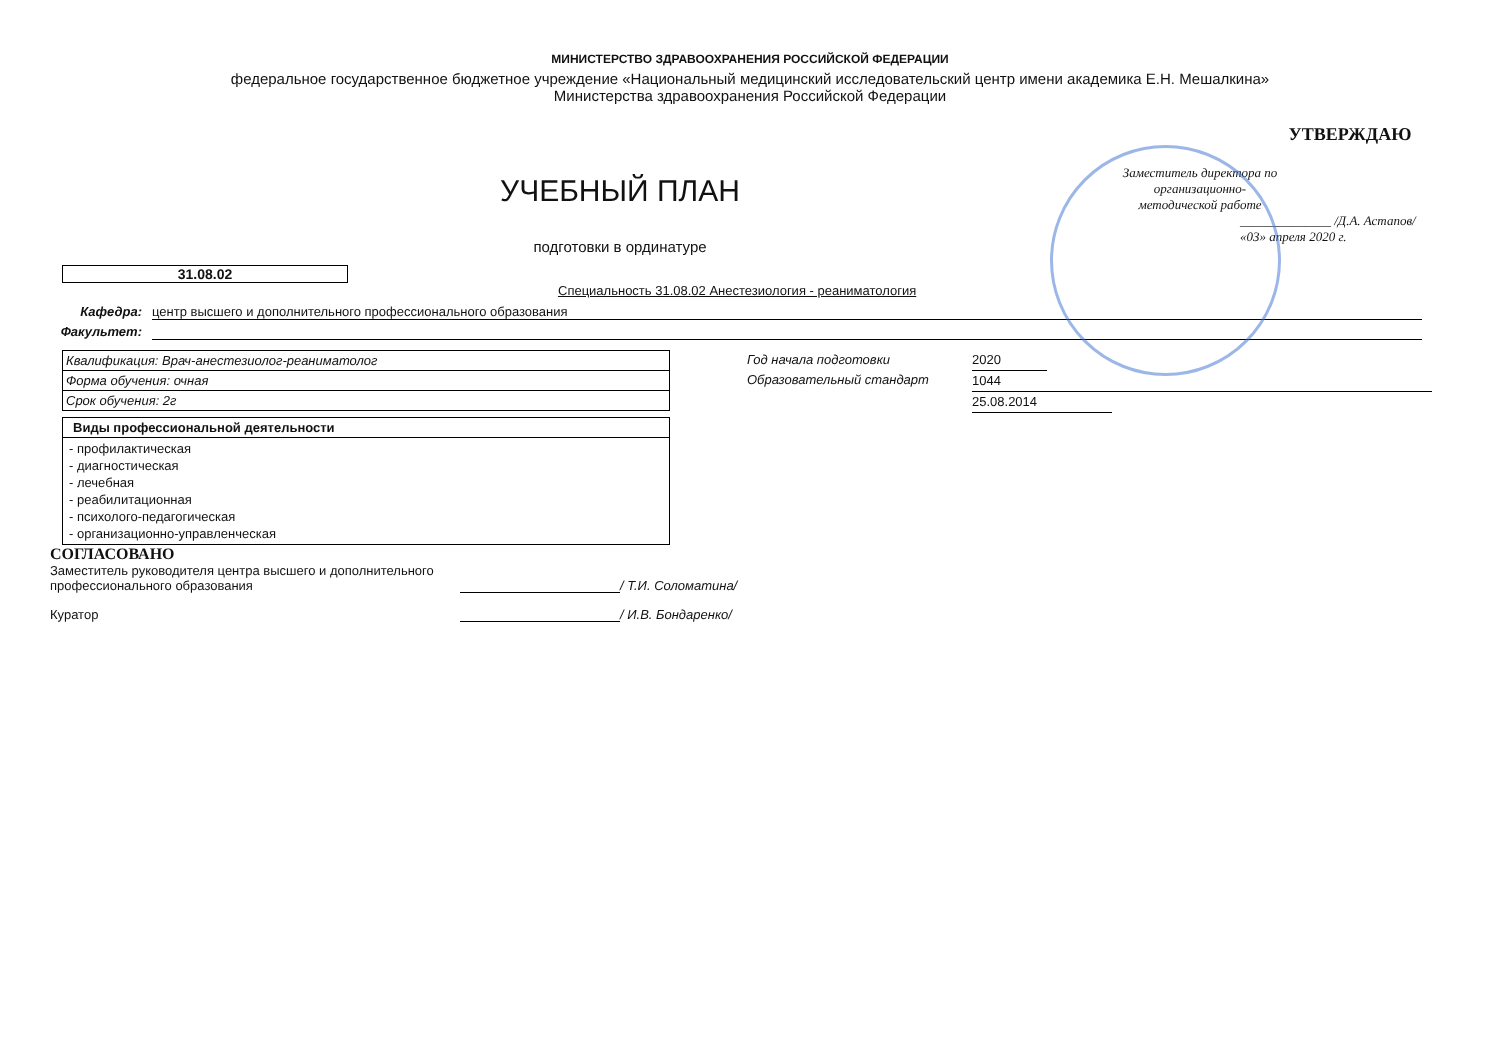МИНИСТЕРСТВО ЗДРАВООХРАНЕНИЯ РОССИЙСКОЙ ФЕДЕРАЦИИ
федеральное государственное бюджетное учреждение «Национальный медицинский исследовательский центр имени академика Е.Н. Мешалкина»
Министерства здравоохранения Российской Федерации
УЧЕБНЫЙ ПЛАН
подготовки в ординатуре
УТВЕРЖДАЮ
Заместитель директора по
организационно-
методической работе
______________ /Д.А. Астапов/
«03» апреля 2020 г.
31.08.02
Специальность 31.08.02 Анестезиология - реаниматология
Кафедра: центр высшего и дополнительного профессионального образования
Факультет:
| Квалификация: Врач-анестезиолог-реаниматолог |
| Форма обучения: очная |
| Срок обучения: 2г |
| Виды профессиональной деятельности |
| --- |
| - профилактическая - диагностическая - лечебная - реабилитационная - психолого-педагогическая - организационно-управленческая |
Год начала подготовки
Образовательный стандарт
2020
1044
25.08.2014
СОГЛАСОВАНО
Заместитель руководителя центра высшего и дополнительного профессионального образования
/ Т.И. Соломатина/
Куратор / И.В. Бондаренко/